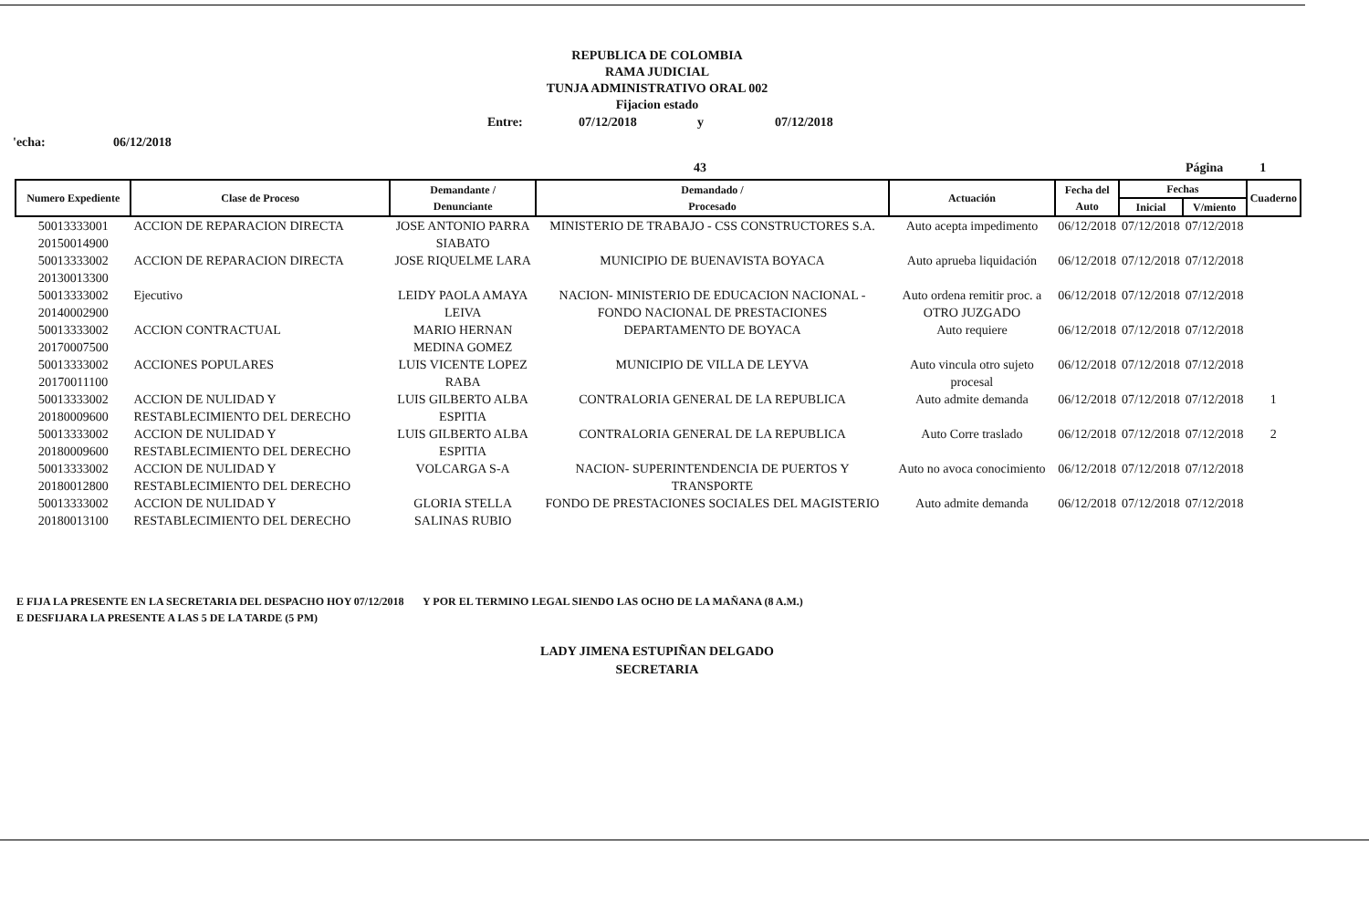REPUBLICA DE COLOMBIA
RAMA JUDICIAL
TUNJA ADMINISTRATIVO ORAL 002
Fijacion estado
Entre: 07/12/2018 y 07/12/2018
'echa: 06/12/2018
43 Página 1
| Numero Expediente | Clase de Proceso | Demandante / Denunciante | Demandado / Procesado | Actuación | Fecha del Auto | Fechas | | Cuaderno |
| --- | --- | --- | --- | --- | --- | --- | --- | --- |
| | | | | | | Inicial | V/miento | |
| 50013333001 20150014900 | ACCION DE REPARACION DIRECTA | JOSE ANTONIO PARRA SIABATO | MINISTERIO DE TRABAJO - CSS CONSTRUCTORES S.A. | Auto acepta impedimento | 06/12/2018 | 07/12/2018 | 07/12/2018 | |
| 50013333002 20130013300 | ACCION DE REPARACION DIRECTA | JOSE RIQUELME LARA | MUNICIPIO DE BUENAVISTA BOYACA | Auto aprueba liquidación | 06/12/2018 | 07/12/2018 | 07/12/2018 | |
| 50013333002 20140002900 | Ejecutivo | LEIDY PAOLA AMAYA LEIVA | NACION- MINISTERIO DE EDUCACION NACIONAL -FONDO NACIONAL DE PRESTACIONES | Auto ordena remitir proc. a OTRO JUZGADO | 06/12/2018 | 07/12/2018 | 07/12/2018 | |
| 50013333002 20170007500 | ACCION CONTRACTUAL | MARIO HERNAN MEDINA GOMEZ | DEPARTAMENTO DE BOYACA | Auto requiere | 06/12/2018 | 07/12/2018 | 07/12/2018 | |
| 50013333002 20170011100 | ACCIONES POPULARES | LUIS VICENTE LOPEZ RABA | MUNICIPIO DE VILLA DE LEYVA | Auto vincula otro sujeto procesal | 06/12/2018 | 07/12/2018 | 07/12/2018 | |
| 50013333002 20180009600 | ACCION DE NULIDAD Y RESTABLECIMIENTO DEL DERECHO | LUIS GILBERTO ALBA ESPITIA | CONTRALORIA GENERAL DE LA REPUBLICA | Auto admite demanda | 06/12/2018 | 07/12/2018 | 07/12/2018 | 1 |
| 50013333002 20180009600 | ACCION DE NULIDAD Y RESTABLECIMIENTO DEL DERECHO | LUIS GILBERTO ALBA ESPITIA | CONTRALORIA GENERAL DE LA REPUBLICA | Auto Corre traslado | 06/12/2018 | 07/12/2018 | 07/12/2018 | 2 |
| 50013333002 20180012800 | ACCION DE NULIDAD Y RESTABLECIMIENTO DEL DERECHO | VOLCARGA S-A | NACION- SUPERINTENDENCIA DE PUERTOS Y TRANSPORTE | Auto no avoca conocimiento | 06/12/2018 | 07/12/2018 | 07/12/2018 | |
| 50013333002 20180013100 | ACCION DE NULIDAD Y RESTABLECIMIENTO DEL DERECHO | GLORIA STELLA SALINAS RUBIO | FONDO DE PRESTACIONES SOCIALES DEL MAGISTERIO | Auto admite demanda | 06/12/2018 | 07/12/2018 | 07/12/2018 | |
E FIJA LA PRESENTE EN LA SECRETARIA DEL DESPACHO HOY 07/12/2018 Y POR EL TERMINO LEGAL SIENDO LAS OCHO DE LA MAÑANA (8 A.M.)
E DESFIJARA LA PRESENTE A LAS 5 DE LA TARDE (5 PM)
LADY JIMENA ESTUPIÑAN DELGADO
SECRETARIA